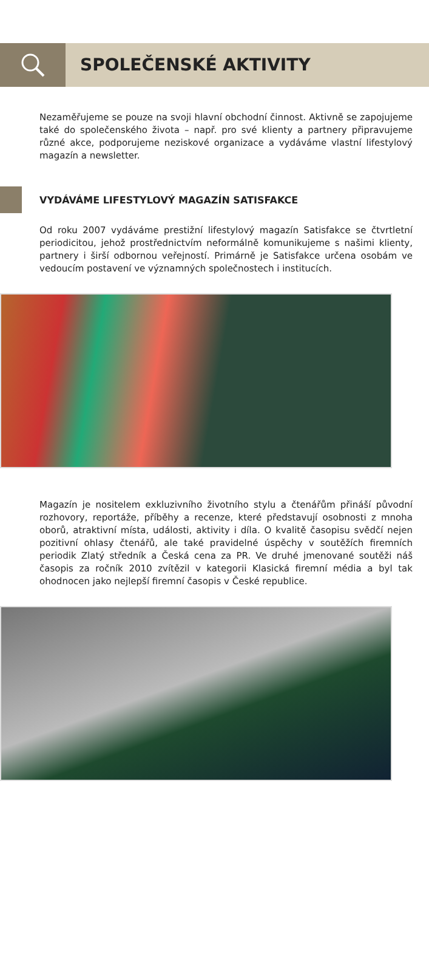SPOLEČENSKÉ AKTIVITY
Nezaměřujeme se pouze na svoji hlavní obchodní činnost. Aktivně se zapojujeme také do společenského života – např. pro své klienty a partnery připravujeme různé akce, podporujeme neziskové organizace a vydáváme vlastní lifestylový magazín a newsletter.
VYDÁVÁME LIFESTYLOVÝ MAGAZÍN SATISFAKCE
Od roku 2007 vydáváme prestižní lifestylový magazín Satisfakce se čtvrtletní periodicitou, jehož prostřednictvím neformálně komunikujeme s našimi klienty, partnery i širší odbornou veřejností. Primárně je Satisfakce určena osobám ve vedoucím postavení ve významných společnostech i institucích.
Magazín je nositelem exkluzivního životního stylu a čtenářům přináší původní rozhovory, reportáže, příběhy a recenze, které představují osobnosti z mnoha oborů, atraktivní místa, události, aktivity i díla. O kvalitě časopisu svědčí nejen pozitivní ohlasy čtenářů, ale také pravidelné úspěchy v soutěžích firemních periodik Zlatý středník a Česká cena za PR. Ve druhé jmenované soutěži náš časopis za ročník 2010 zvítězil v kategorii Klasická firemní média a byl tak ohodnocen jako nejlepší firemní časopis v České republice.